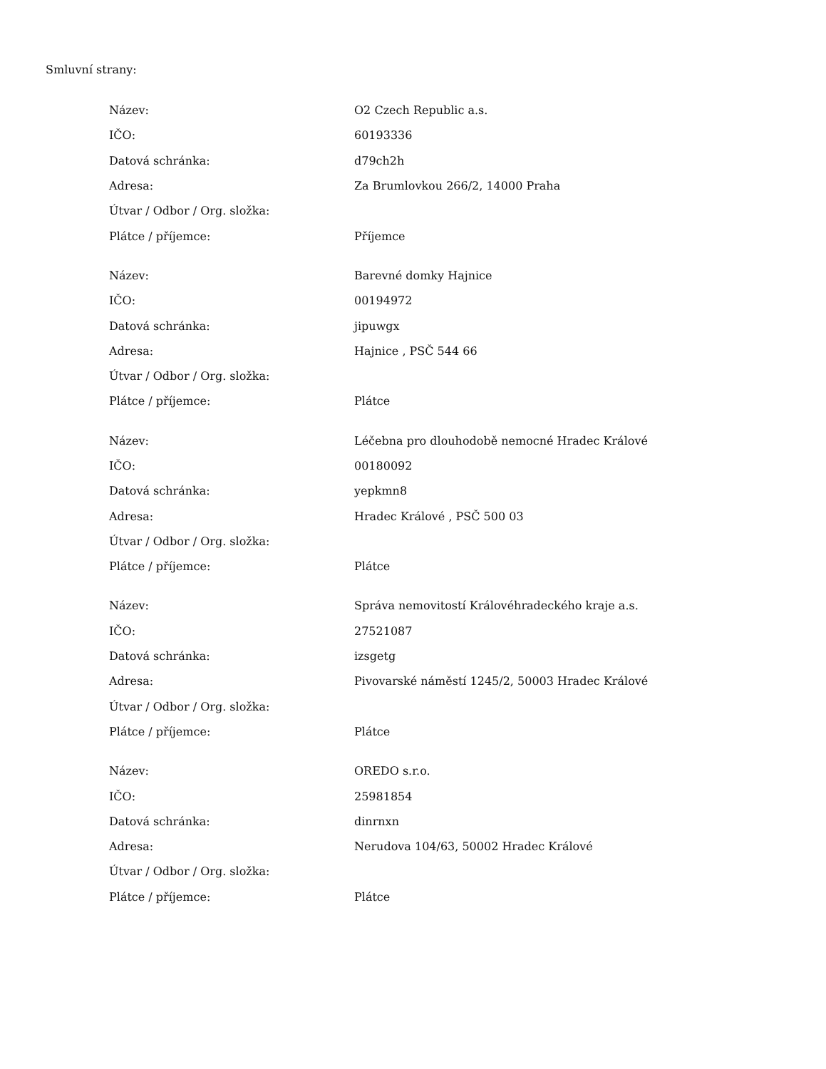Smluvní strany:
| Název: | O2 Czech Republic a.s. |
| IČO: | 60193336 |
| Datová schránka: | d79ch2h |
| Adresa: | Za Brumlovkou 266/2, 14000 Praha |
| Útvar / Odbor / Org. složka: | |
| Plátce / příjemce: | Příjemce |
| Název: | Barevné domky Hajnice |
| IČO: | 00194972 |
| Datová schránka: | jipuwgx |
| Adresa: | Hajnice , PSČ 544 66 |
| Útvar / Odbor / Org. složka: | |
| Plátce / příjemce: | Plátce |
| Název: | Léčebna pro dlouhodobě nemocné Hradec Králové |
| IČO: | 00180092 |
| Datová schránka: | yepkmn8 |
| Adresa: | Hradec Králové , PSČ 500 03 |
| Útvar / Odbor / Org. složka: | |
| Plátce / příjemce: | Plátce |
| Název: | Správa nemovitostí Královéhradeckého kraje a.s. |
| IČO: | 27521087 |
| Datová schránka: | izsgetg |
| Adresa: | Pivovarské náměstí 1245/2, 50003 Hradec Králové |
| Útvar / Odbor / Org. složka: | |
| Plátce / příjemce: | Plátce |
| Název: | OREDO s.r.o. |
| IČO: | 25981854 |
| Datová schránka: | dinrnxn |
| Adresa: | Nerudova 104/63, 50002 Hradec Králové |
| Útvar / Odbor / Org. složka: | |
| Plátce / příjemce: | Plátce |